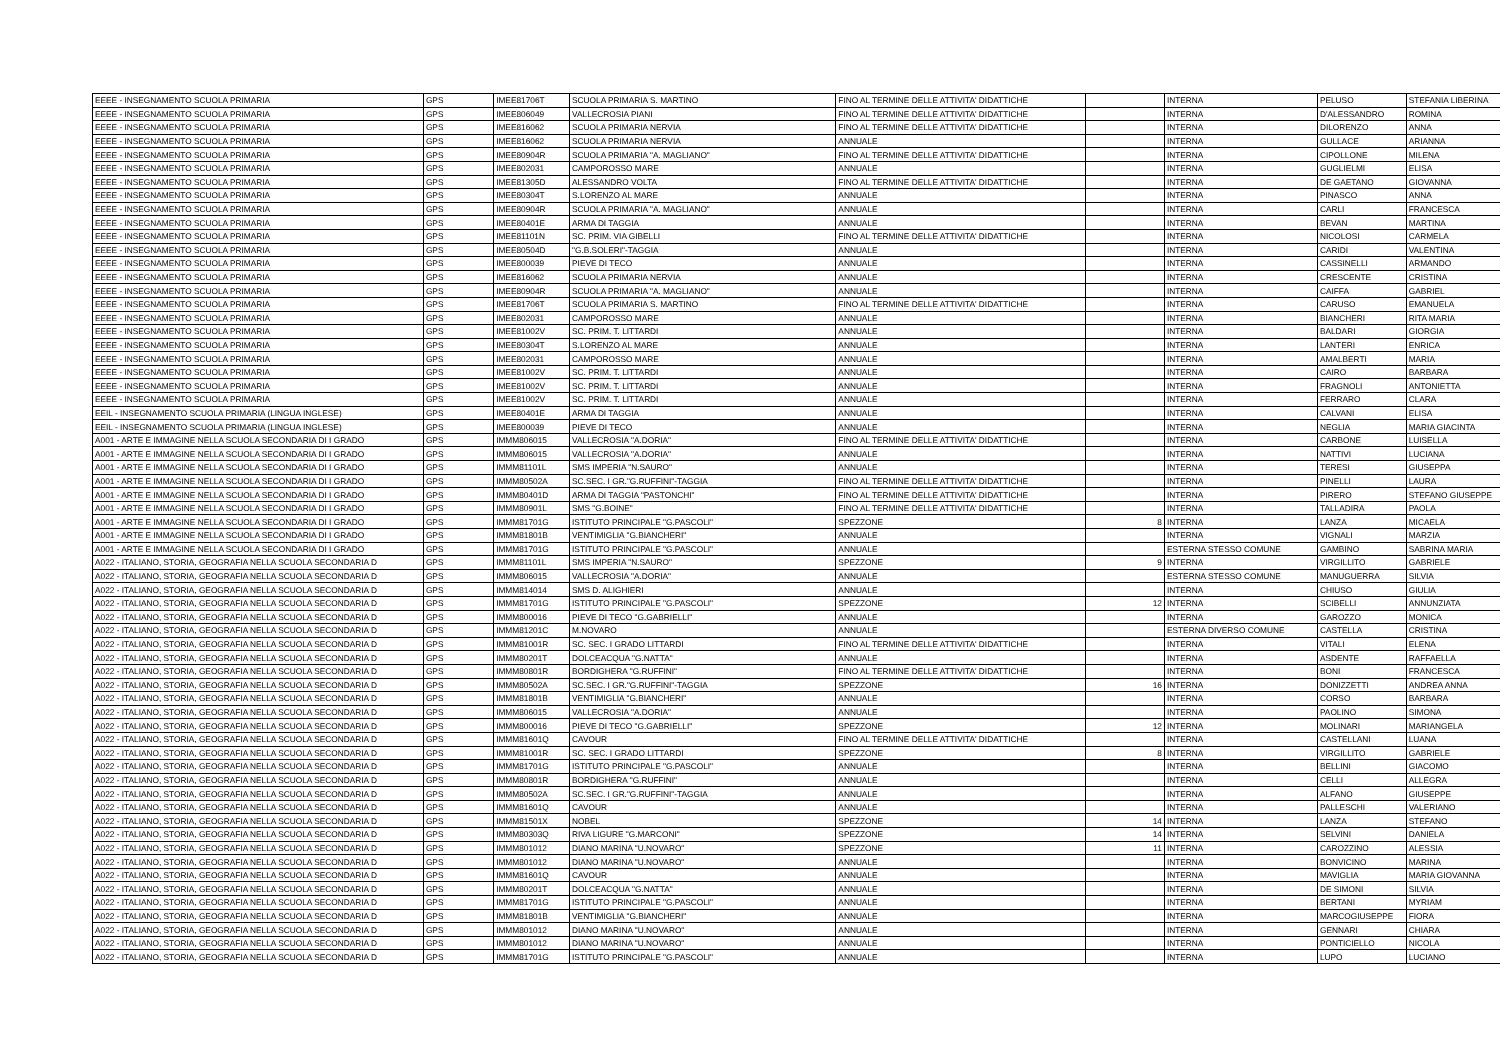| EEEE - INSEGNAMENTO SCUOLA PRIMARIA | GPS | IMEE81706T | SCUOLA PRIMARIA S. MARTINO | FINO AL TERMINE DELLE ATTIVITA' DIDATTICHE | | INTERNA | PELUSO | STEFANIA LIBERINA |
| EEEE - INSEGNAMENTO SCUOLA PRIMARIA | GPS | IMEE806049 | VALLECROSIA PIANI | FINO AL TERMINE DELLE ATTIVITA' DIDATTICHE | | INTERNA | D'ALESSANDRO | ROMINA |
| EEEE - INSEGNAMENTO SCUOLA PRIMARIA | GPS | IMEE816062 | SCUOLA PRIMARIA NERVIA | FINO AL TERMINE DELLE ATTIVITA' DIDATTICHE | | INTERNA | DILORENZO | ANNA |
| EEEE - INSEGNAMENTO SCUOLA PRIMARIA | GPS | IMEE816062 | SCUOLA PRIMARIA NERVIA | ANNUALE | | INTERNA | GULLACE | ARIANNA |
| EEEE - INSEGNAMENTO SCUOLA PRIMARIA | GPS | IMEE80904R | SCUOLA PRIMARIA "A. MAGLIANO" | FINO AL TERMINE DELLE ATTIVITA' DIDATTICHE | | INTERNA | CIPOLLONE | MILENA |
| EEEE - INSEGNAMENTO SCUOLA PRIMARIA | GPS | IMEE802031 | CAMPOROSSO MARE | ANNUALE | | INTERNA | GUGLIELMI | ELISA |
| EEEE - INSEGNAMENTO SCUOLA PRIMARIA | GPS | IMEE81305D | ALESSANDRO VOLTA | FINO AL TERMINE DELLE ATTIVITA' DIDATTICHE | | INTERNA | DE GAETANO | GIOVANNA |
| EEEE - INSEGNAMENTO SCUOLA PRIMARIA | GPS | IMEE80304T | S.LORENZO AL MARE | ANNUALE | | INTERNA | PINASCO | ANNA |
| EEEE - INSEGNAMENTO SCUOLA PRIMARIA | GPS | IMEE80904R | SCUOLA PRIMARIA "A. MAGLIANO" | ANNUALE | | INTERNA | CARLI | FRANCESCA |
| EEEE - INSEGNAMENTO SCUOLA PRIMARIA | GPS | IMEE80401E | ARMA DI TAGGIA | ANNUALE | | INTERNA | BEVAN | MARTINA |
| EEEE - INSEGNAMENTO SCUOLA PRIMARIA | GPS | IMEE81101N | SC. PRIM. VIA GIBELLI | FINO AL TERMINE DELLE ATTIVITA' DIDATTICHE | | INTERNA | NICOLOSI | CARMELA |
| EEEE - INSEGNAMENTO SCUOLA PRIMARIA | GPS | IMEE80504D | "G.B.SOLERI"-TAGGIA | ANNUALE | | INTERNA | CARIDI | VALENTINA |
| EEEE - INSEGNAMENTO SCUOLA PRIMARIA | GPS | IMEE800039 | PIEVE DI TECO | ANNUALE | | INTERNA | CASSINELLI | ARMANDO |
| EEEE - INSEGNAMENTO SCUOLA PRIMARIA | GPS | IMEE816062 | SCUOLA PRIMARIA NERVIA | ANNUALE | | INTERNA | CRESCENTE | CRISTINA |
| EEEE - INSEGNAMENTO SCUOLA PRIMARIA | GPS | IMEE80904R | SCUOLA PRIMARIA "A. MAGLIANO" | ANNUALE | | INTERNA | CAIFFA | GABRIEL |
| EEEE - INSEGNAMENTO SCUOLA PRIMARIA | GPS | IMEE81706T | SCUOLA PRIMARIA S. MARTINO | FINO AL TERMINE DELLE ATTIVITA' DIDATTICHE | | INTERNA | CARUSO | EMANUELA |
| EEEE - INSEGNAMENTO SCUOLA PRIMARIA | GPS | IMEE802031 | CAMPOROSSO MARE | ANNUALE | | INTERNA | BIANCHERI | RITA MARIA |
| EEEE - INSEGNAMENTO SCUOLA PRIMARIA | GPS | IMEE81002V | SC. PRIM. T. LITTARDI | ANNUALE | | INTERNA | BALDARI | GIORGIA |
| EEEE - INSEGNAMENTO SCUOLA PRIMARIA | GPS | IMEE80304T | S.LORENZO AL MARE | ANNUALE | | INTERNA | LANTERI | ENRICA |
| EEEE - INSEGNAMENTO SCUOLA PRIMARIA | GPS | IMEE802031 | CAMPOROSSO MARE | ANNUALE | | INTERNA | AMALBERTI | MARIA |
| EEEE - INSEGNAMENTO SCUOLA PRIMARIA | GPS | IMEE81002V | SC. PRIM. T. LITTARDI | ANNUALE | | INTERNA | CAIRO | BARBARA |
| EEEE - INSEGNAMENTO SCUOLA PRIMARIA | GPS | IMEE81002V | SC. PRIM. T. LITTARDI | ANNUALE | | INTERNA | FRAGNOLI | ANTONIETTA |
| EEEE - INSEGNAMENTO SCUOLA PRIMARIA | GPS | IMEE81002V | SC. PRIM. T. LITTARDI | ANNUALE | | INTERNA | FERRARO | CLARA |
| EEIL - INSEGNAMENTO SCUOLA PRIMARIA (LINGUA INGLESE) | GPS | IMEE80401E | ARMA DI TAGGIA | ANNUALE | | INTERNA | CALVANI | ELISA |
| EEIL - INSEGNAMENTO SCUOLA PRIMARIA (LINGUA INGLESE) | GPS | IMEE800039 | PIEVE DI TECO | ANNUALE | | INTERNA | NEGLIA | MARIA GIACINTA |
| A001 - ARTE E IMMAGINE NELLA SCUOLA SECONDARIA DI I GRADO | GPS | IMMM806015 | VALLECROSIA "A.DORIA" | FINO AL TERMINE DELLE ATTIVITA' DIDATTICHE | | INTERNA | CARBONE | LUISELLA |
| A001 - ARTE E IMMAGINE NELLA SCUOLA SECONDARIA DI I GRADO | GPS | IMMM806015 | VALLECROSIA "A.DORIA" | ANNUALE | | INTERNA | NATTIVI | LUCIANA |
| A001 - ARTE E IMMAGINE NELLA SCUOLA SECONDARIA DI I GRADO | GPS | IMMM81101L | SMS IMPERIA "N.SAURO" | ANNUALE | | INTERNA | TERESI | GIUSEPPA |
| A001 - ARTE E IMMAGINE NELLA SCUOLA SECONDARIA DI I GRADO | GPS | IMMM80502A | SC.SEC. I GR."G.RUFFINI"-TAGGIA | FINO AL TERMINE DELLE ATTIVITA' DIDATTICHE | | INTERNA | PINELLI | LAURA |
| A001 - ARTE E IMMAGINE NELLA SCUOLA SECONDARIA DI I GRADO | GPS | IMMM80401D | ARMA DI TAGGIA "PASTONCHI" | FINO AL TERMINE DELLE ATTIVITA' DIDATTICHE | | INTERNA | PIRERO | STEFANO GIUSEPPE |
| A001 - ARTE E IMMAGINE NELLA SCUOLA SECONDARIA DI I GRADO | GPS | IMMM80901L | SMS "G.BOINE" | FINO AL TERMINE DELLE ATTIVITA' DIDATTICHE | | INTERNA | TALLADIRA | PAOLA |
| A001 - ARTE E IMMAGINE NELLA SCUOLA SECONDARIA DI I GRADO | GPS | IMMM81701G | ISTITUTO PRINCIPALE "G.PASCOLI" | SPEZZONE | 8 | INTERNA | LANZA | MICAELA |
| A001 - ARTE E IMMAGINE NELLA SCUOLA SECONDARIA DI I GRADO | GPS | IMMM81801B | VENTIMIGLIA "G.BIANCHERI" | ANNUALE | | INTERNA | VIGNALI | MARZIA |
| A001 - ARTE E IMMAGINE NELLA SCUOLA SECONDARIA DI I GRADO | GPS | IMMM81701G | ISTITUTO PRINCIPALE "G.PASCOLI" | ANNUALE | | ESTERNA STESSO COMUNE | GAMBINO | SABRINA MARIA |
| A022 - ITALIANO, STORIA, GEOGRAFIA NELLA SCUOLA SECONDARIA D | GPS | IMMM81101L | SMS IMPERIA "N.SAURO" | SPEZZONE | 9 | INTERNA | VIRGILLITO | GABRIELE |
| A022 - ITALIANO, STORIA, GEOGRAFIA NELLA SCUOLA SECONDARIA D | GPS | IMMM806015 | VALLECROSIA "A.DORIA" | ANNUALE | | ESTERNA STESSO COMUNE | MANUGUERRA | SILVIA |
| A022 - ITALIANO, STORIA, GEOGRAFIA NELLA SCUOLA SECONDARIA D | GPS | IMMM814014 | SMS D. ALIGHIERI | ANNUALE | | INTERNA | CHIUSO | GIULIA |
| A022 - ITALIANO, STORIA, GEOGRAFIA NELLA SCUOLA SECONDARIA D | GPS | IMMM81701G | ISTITUTO PRINCIPALE "G.PASCOLI" | SPEZZONE | 12 | INTERNA | SCIBELLI | ANNUNZIATA |
| A022 - ITALIANO, STORIA, GEOGRAFIA NELLA SCUOLA SECONDARIA D | GPS | IMMM800016 | PIEVE DI TECO "G.GABRIELLI" | ANNUALE | | INTERNA | GAROZZO | MONICA |
| A022 - ITALIANO, STORIA, GEOGRAFIA NELLA SCUOLA SECONDARIA D | GPS | IMMM81201C | M.NOVARO | ANNUALE | | ESTERNA DIVERSO COMUNE | CASTELLA | CRISTINA |
| A022 - ITALIANO, STORIA, GEOGRAFIA NELLA SCUOLA SECONDARIA D | GPS | IMMM81001R | SC. SEC. I GRADO LITTARDI | FINO AL TERMINE DELLE ATTIVITA' DIDATTICHE | | INTERNA | VITALI | ELENA |
| A022 - ITALIANO, STORIA, GEOGRAFIA NELLA SCUOLA SECONDARIA D | GPS | IMMM80201T | DOLCEACQUA "G.NATTA" | ANNUALE | | INTERNA | ASDENTE | RAFFAELLA |
| A022 - ITALIANO, STORIA, GEOGRAFIA NELLA SCUOLA SECONDARIA D | GPS | IMMM80801R | BORDIGHERA "G.RUFFINI" | FINO AL TERMINE DELLE ATTIVITA' DIDATTICHE | | INTERNA | BONI | FRANCESCA |
| A022 - ITALIANO, STORIA, GEOGRAFIA NELLA SCUOLA SECONDARIA D | GPS | IMMM80502A | SC.SEC. I GR."G.RUFFINI"-TAGGIA | SPEZZONE | 16 | INTERNA | DONIZZETTI | ANDREA ANNA |
| A022 - ITALIANO, STORIA, GEOGRAFIA NELLA SCUOLA SECONDARIA D | GPS | IMMM81801B | VENTIMIGLIA "G.BIANCHERI" | ANNUALE | | INTERNA | CORSO | BARBARA |
| A022 - ITALIANO, STORIA, GEOGRAFIA NELLA SCUOLA SECONDARIA D | GPS | IMMM806015 | VALLECROSIA "A.DORIA" | ANNUALE | | INTERNA | PAOLINO | SIMONA |
| A022 - ITALIANO, STORIA, GEOGRAFIA NELLA SCUOLA SECONDARIA D | GPS | IMMM800016 | PIEVE DI TECO "G.GABRIELLI" | SPEZZONE | 12 | INTERNA | MOLINARI | MARIANGELA |
| A022 - ITALIANO, STORIA, GEOGRAFIA NELLA SCUOLA SECONDARIA D | GPS | IMMM81601Q | CAVOUR | FINO AL TERMINE DELLE ATTIVITA' DIDATTICHE | | INTERNA | CASTELLANI | LUANA |
| A022 - ITALIANO, STORIA, GEOGRAFIA NELLA SCUOLA SECONDARIA D | GPS | IMMM81001R | SC. SEC. I GRADO LITTARDI | SPEZZONE | 8 | INTERNA | VIRGILLITO | GABRIELE |
| A022 - ITALIANO, STORIA, GEOGRAFIA NELLA SCUOLA SECONDARIA D | GPS | IMMM81701G | ISTITUTO PRINCIPALE "G.PASCOLI" | ANNUALE | | INTERNA | BELLINI | GIACOMO |
| A022 - ITALIANO, STORIA, GEOGRAFIA NELLA SCUOLA SECONDARIA D | GPS | IMMM80801R | BORDIGHERA "G.RUFFINI" | ANNUALE | | INTERNA | CELLI | ALLEGRA |
| A022 - ITALIANO, STORIA, GEOGRAFIA NELLA SCUOLA SECONDARIA D | GPS | IMMM80502A | SC.SEC. I GR."G.RUFFINI"-TAGGIA | ANNUALE | | INTERNA | ALFANO | GIUSEPPE |
| A022 - ITALIANO, STORIA, GEOGRAFIA NELLA SCUOLA SECONDARIA D | GPS | IMMM81601Q | CAVOUR | ANNUALE | | INTERNA | PALLESCHI | VALERIANO |
| A022 - ITALIANO, STORIA, GEOGRAFIA NELLA SCUOLA SECONDARIA D | GPS | IMMM81501X | NOBEL | SPEZZONE | 14 | INTERNA | LANZA | STEFANO |
| A022 - ITALIANO, STORIA, GEOGRAFIA NELLA SCUOLA SECONDARIA D | GPS | IMMM80303Q | RIVA LIGURE "G.MARCONI" | SPEZZONE | 14 | INTERNA | SELVINI | DANIELA |
| A022 - ITALIANO, STORIA, GEOGRAFIA NELLA SCUOLA SECONDARIA D | GPS | IMMM801012 | DIANO MARINA "U.NOVARO" | SPEZZONE | 11 | INTERNA | CAROZZINO | ALESSIA |
| A022 - ITALIANO, STORIA, GEOGRAFIA NELLA SCUOLA SECONDARIA D | GPS | IMMM801012 | DIANO MARINA "U.NOVARO" | ANNUALE | | INTERNA | BONVICINO | MARINA |
| A022 - ITALIANO, STORIA, GEOGRAFIA NELLA SCUOLA SECONDARIA D | GPS | IMMM81601Q | CAVOUR | ANNUALE | | INTERNA | MAVIGLIA | MARIA GIOVANNA |
| A022 - ITALIANO, STORIA, GEOGRAFIA NELLA SCUOLA SECONDARIA D | GPS | IMMM80201T | DOLCEACQUA "G.NATTA" | ANNUALE | | INTERNA | DE SIMONI | SILVIA |
| A022 - ITALIANO, STORIA, GEOGRAFIA NELLA SCUOLA SECONDARIA D | GPS | IMMM81701G | ISTITUTO PRINCIPALE "G.PASCOLI" | ANNUALE | | INTERNA | BERTANI | MYRIAM |
| A022 - ITALIANO, STORIA, GEOGRAFIA NELLA SCUOLA SECONDARIA D | GPS | IMMM81801B | VENTIMIGLIA "G.BIANCHERI" | ANNUALE | | INTERNA | MARCOGIUSEPPE | FIORA |
| A022 - ITALIANO, STORIA, GEOGRAFIA NELLA SCUOLA SECONDARIA D | GPS | IMMM801012 | DIANO MARINA "U.NOVARO" | ANNUALE | | INTERNA | GENNARI | CHIARA |
| A022 - ITALIANO, STORIA, GEOGRAFIA NELLA SCUOLA SECONDARIA D | GPS | IMMM801012 | DIANO MARINA "U.NOVARO" | ANNUALE | | INTERNA | PONTICIELLO | NICOLA |
| A022 - ITALIANO, STORIA, GEOGRAFIA NELLA SCUOLA SECONDARIA D | GPS | IMMM81701G | ISTITUTO PRINCIPALE "G.PASCOLI" | ANNUALE | | INTERNA | LUPO | LUCIANO |